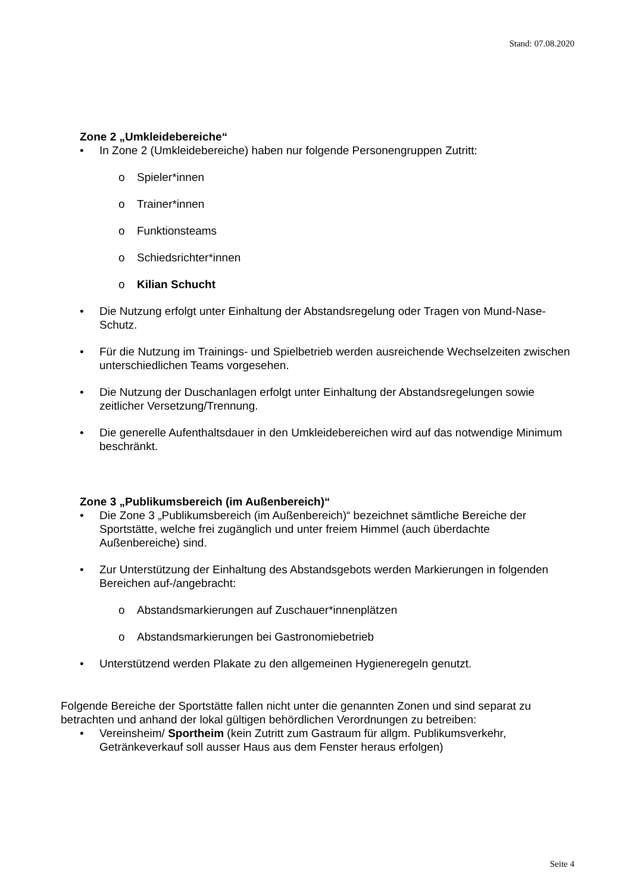Stand: 07.08.2020
Zone 2 „Umkleidebereiche“
• In Zone 2 (Umkleidebereiche) haben nur folgende Personengruppen Zutritt:
o Spieler*innen
o Trainer*innen
o Funktionsteams
o Schiedsrichter*innen
o Kilian Schucht
• Die Nutzung erfolgt unter Einhaltung der Abstandsregelung oder Tragen von Mund-Nase-Schutz.
• Für die Nutzung im Trainings- und Spielbetrieb werden ausreichende Wechselzeiten zwischen unterschiedlichen Teams vorgesehen.
• Die Nutzung der Duschanlagen erfolgt unter Einhaltung der Abstandsregelungen sowie zeitlicher Versetzung/Trennung.
• Die generelle Aufenthaltsdauer in den Umkleidebereichen wird auf das notwendige Minimum beschränkt.
Zone 3 „Publikumsbereich (im Außenbereich)“
• Die Zone 3 „Publikumsbereich (im Außenbereich)“ bezeichnet sämtliche Bereiche der Sportstätte, welche frei zugänglich und unter freiem Himmel (auch überdachte Außenbereiche) sind.
• Zur Unterstützung der Einhaltung des Abstandsgebots werden Markierungen in folgenden Bereichen auf-/angebracht:
o Abstandsmarkierungen auf Zuschauer*innenplätzen
o Abstandsmarkierungen bei Gastronomiebetrieb
• Unterstützend werden Plakate zu den allgemeinen Hygieneregeln genutzt.
Folgende Bereiche der Sportstätte fallen nicht unter die genannten Zonen und sind separat zu betrachten und anhand der lokal gültigen behördlichen Verordnungen zu betreiben:
• Vereinsheim/ Sportheim (kein Zutritt zum Gastraum für allgm. Publikumsverkehr, Getränkeverkauf soll ausser Haus aus dem Fenster heraus erfolgen)
Seite 4